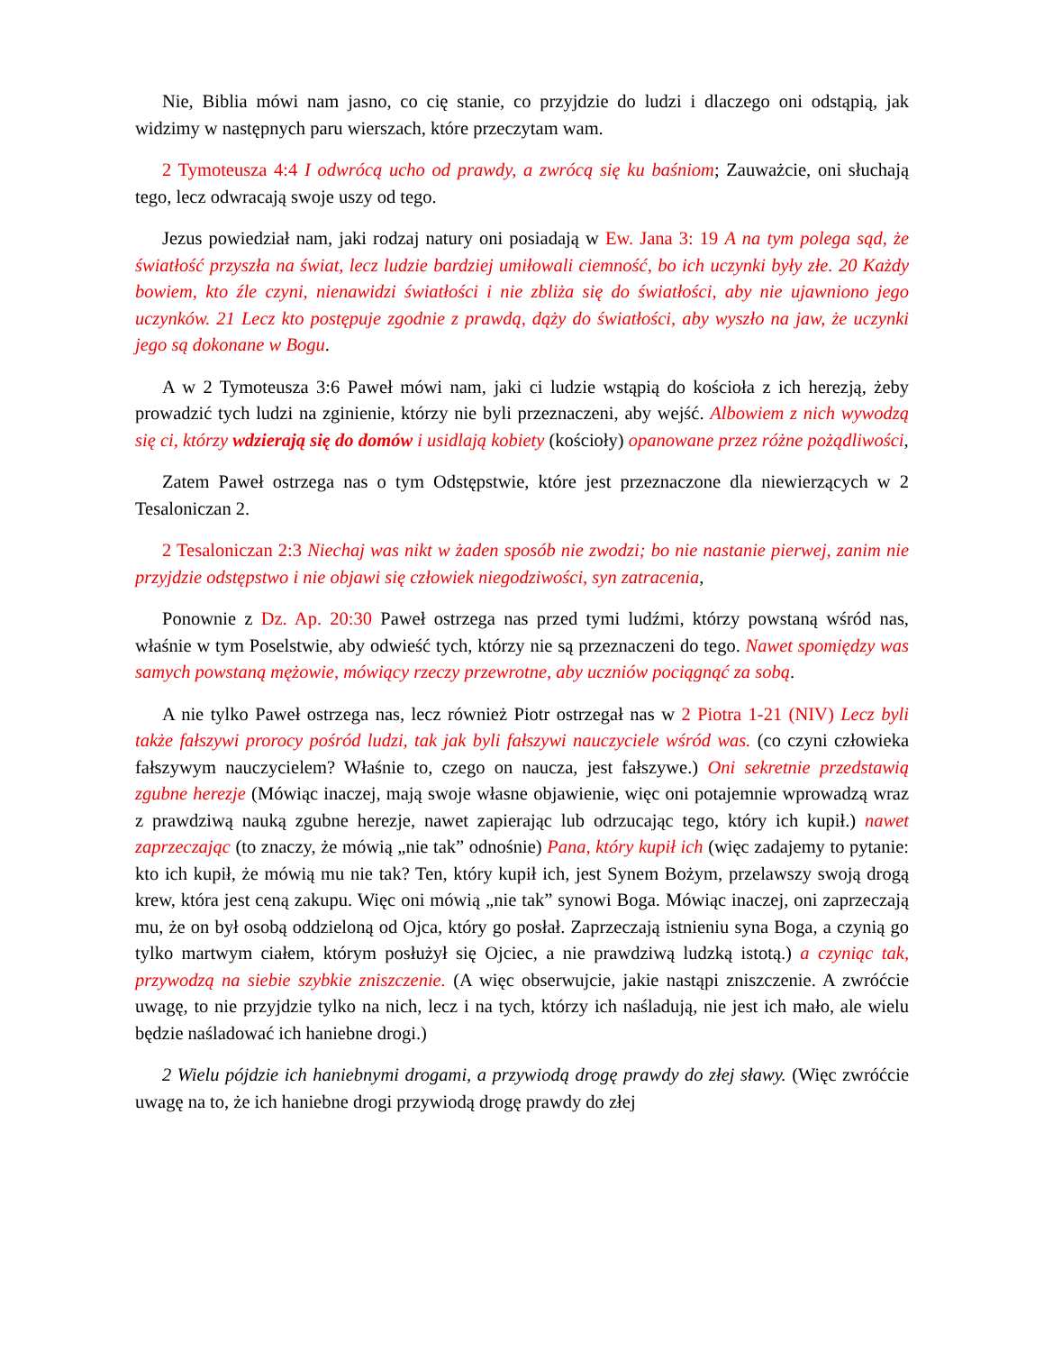Nie, Biblia mówi nam jasno, co cię stanie, co przyjdzie do ludzi i dlaczego oni odstąpią, jak widzimy w następnych paru wierszach, które przeczytam wam.
2 Tymoteusza 4:4 I odwrócą ucho od prawdy, a zwrócą się ku baśniom; Zauważcie, oni słuchają tego, lecz odwracają swoje uszy od tego.
Jezus powiedział nam, jaki rodzaj natury oni posiadają w Ew. Jana 3: 19 A na tym polega sąd, że światłość przyszła na świat, lecz ludzie bardziej umiłowali ciemność, bo ich uczynki były złe. 20 Każdy bowiem, kto źle czyni, nienawidzi światłości i nie zbliża się do światłości, aby nie ujawniono jego uczynków. 21 Lecz kto postępuje zgodnie z prawdą, dąży do światłości, aby wyszło na jaw, że uczynki jego są dokonane w Bogu.
A w 2 Tymoteusza 3:6 Paweł mówi nam, jaki ci ludzie wstąpią do kościoła z ich herezją, żeby prowadzić tych ludzi na zginienie, którzy nie byli przeznaczeni, aby wejść. Albowiem z nich wywodzą się ci, którzy wdzierają się do domów i usidlają kobiety (kościoły) opanowane przez różne pożądliwości,
Zatem Paweł ostrzega nas o tym Odstępstwie, które jest przeznaczone dla niewierzących w 2 Tesaloniczan 2.
2 Tesaloniczan 2:3 Niechaj was nikt w żaden sposób nie zwodzi; bo nie nastanie pierwej, zanim nie przyjdzie odstępstwo i nie objawi się człowiek niegodziwości, syn zatracenia,
Ponownie z Dz. Ap. 20:30 Paweł ostrzega nas przed tymi ludźmi, którzy powstaną wśród nas, właśnie w tym Poselstwie, aby odwieść tych, którzy nie są przeznaczeni do tego. Nawet spomiędzy was samych powstaną mężowie, mówiący rzeczy przewrotne, aby uczniów pociągnąć za sobą.
A nie tylko Paweł ostrzega nas, lecz również Piotr ostrzegał nas w 2 Piotra 1-21 (NIV) Lecz byli także fałszywi prorocy pośród ludzi, tak jak byli fałszywi nauczyciele wśród was. (co czyni człowieka fałszywym nauczycielem? Właśnie to, czego on naucza, jest fałszywe.) Oni sekretnie przedstawią zgubne herezje (Mówiąc inaczej, mają swoje własne objawienie, więc oni potajemnie wprowadzą wraz z prawdziwą nauką zgubne herezje, nawet zapierając lub odrzucając tego, który ich kupił.) nawet zaprzeczając (to znaczy, że mówią „nie tak” odnośnie) Pana, który kupił ich (więc zadajemy to pytanie: kto ich kupił, że mówią mu nie tak? Ten, który kupił ich, jest Synem Bożym, przelawszy swoją drogą krew, która jest ceną zakupu. Więc oni mówią „nie tak” synowi Boga. Mówiąc inaczej, oni zaprzeczają mu, że on był osobą oddzieloną od Ojca, który go posłał. Zaprzeczają istnieniu syna Boga, a czynią go tylko martwym ciałem, którym posłużył się Ojciec, a nie prawdziwą ludzką istotą.) a czyniąc tak, przywodzą na siebie szybkie zniszczenie. (A więc obserwujcie, jakie nastąpi zniszczenie. A zwróćcie uwagę, to nie przyjdzie tylko na nich, lecz i na tych, którzy ich naśladują, nie jest ich mało, ale wielu będzie naśladować ich haniebne drogi.)
2 Wielu pójdzie ich haniebnymi drogami, a przywiodą drogę prawdy do złej sławy. (Więc zwróćcie uwagę na to, że ich haniebne drogi przywiodą drogę prawdy do złej